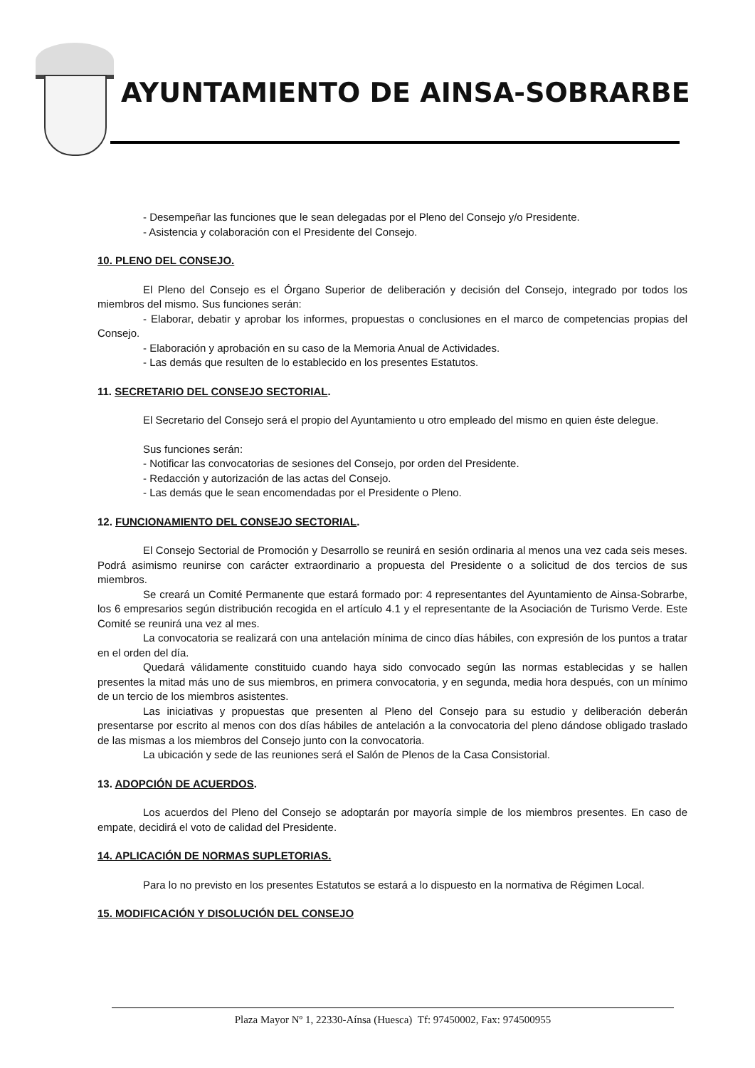AYUNTAMIENTO DE AINSA-SOBRARBE
- Desempeñar las funciones que le sean delegadas por el Pleno del Consejo y/o Presidente.
- Asistencia y colaboración con el Presidente del Consejo.
10. PLENO DEL CONSEJO.
El Pleno del Consejo es el Órgano Superior de deliberación y decisión del Consejo, integrado por todos los miembros del mismo. Sus funciones serán:
- Elaborar, debatir y aprobar los informes, propuestas o conclusiones en el marco de competencias propias del Consejo.
- Elaboración y aprobación en su caso de la Memoria Anual de Actividades.
- Las demás que resulten de lo establecido en los presentes Estatutos.
11. SECRETARIO DEL CONSEJO SECTORIAL.
El Secretario del Consejo será el propio del Ayuntamiento u otro empleado del mismo en quien éste delegue.
Sus funciones serán:
- Notificar las convocatorias de sesiones del Consejo, por orden del Presidente.
- Redacción y autorización de las actas del Consejo.
- Las demás que le sean encomendadas por el Presidente o Pleno.
12. FUNCIONAMIENTO DEL CONSEJO SECTORIAL.
El Consejo Sectorial de Promoción y Desarrollo se reunirá en sesión ordinaria al menos una vez cada seis meses. Podrá asimismo reunirse con carácter extraordinario a propuesta del Presidente o a solicitud de dos tercios de sus miembros.
Se creará un Comité Permanente que estará formado por: 4 representantes del Ayuntamiento de Ainsa-Sobrarbe, los 6 empresarios según distribución recogida en el artículo 4.1 y el representante de la Asociación de Turismo Verde. Este Comité se reunirá una vez al mes.
La convocatoria se realizará con una antelación mínima de cinco días hábiles, con expresión de los puntos a tratar en el orden del día.
Quedará válidamente constituido cuando haya sido convocado según las normas establecidas y se hallen presentes la mitad más uno de sus miembros, en primera convocatoria, y en segunda, media hora después, con un mínimo de un tercio de los miembros asistentes.
Las iniciativas y propuestas que presenten al Pleno del Consejo para su estudio y deliberación deberán presentarse por escrito al menos con dos días hábiles de antelación a la convocatoria del pleno dándose obligado traslado de las mismas a los miembros del Consejo junto con la convocatoria.
La ubicación y sede de las reuniones será el Salón de Plenos de la Casa Consistorial.
13. ADOPCIÓN DE ACUERDOS.
Los acuerdos del Pleno del Consejo se adoptarán por mayoría simple de los miembros presentes. En caso de empate, decidirá el voto de calidad del Presidente.
14. APLICACIÓN DE NORMAS SUPLETORIAS.
Para lo no previsto en los presentes Estatutos se estará a lo dispuesto en la normativa de Régimen Local.
15. MODIFICACIÓN Y DISOLUCIÓN DEL CONSEJO
Plaza Mayor Nº 1, 22330-Aínsa (Huesca) Tf: 97450002, Fax: 974500955